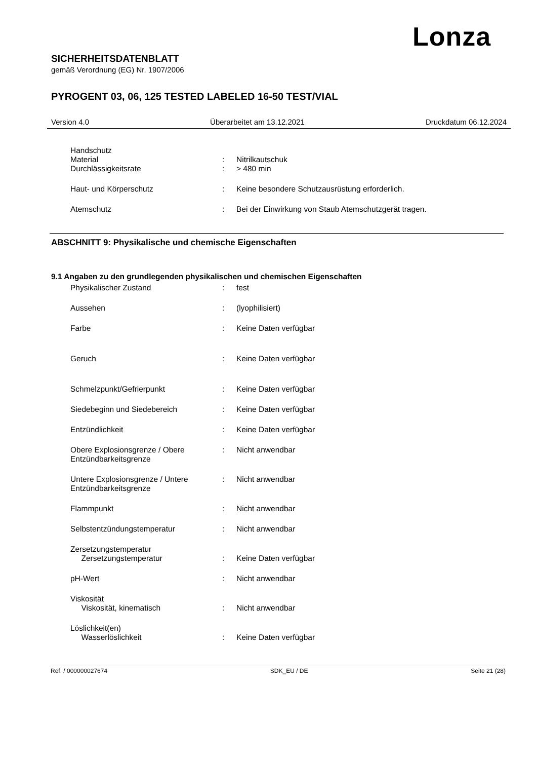Lonza
SICHERHEITSDATENBLATT
gemäß Verordnung (EG) Nr. 1907/2006
PYROGENT 03, 06, 125 TESTED LABELED 16-50 TEST/VIAL
Version 4.0 Überarbeitet am 13.12.2021 Druckdatum 06.12.2024
Handschutz
Material: Nitrilkautschuk
Durchlässigkeitsrate: > 480 min
Haut- und Körperschutz: Keine besondere Schutzausrüstung erforderlich.
Atemschutz: Bei der Einwirkung von Staub Atemschutzgerät tragen.
ABSCHNITT 9: Physikalische und chemische Eigenschaften
9.1 Angaben zu den grundlegenden physikalischen und chemischen Eigenschaften
Physikalischer Zustand: fest
Aussehen: (lyophilisiert)
Farbe: Keine Daten verfügbar
Geruch: Keine Daten verfügbar
Schmelzpunkt/Gefrierpunkt: Keine Daten verfügbar
Siedebeginn und Siedebereich: Keine Daten verfügbar
Entzündlichkeit: Keine Daten verfügbar
Obere Explosionsgrenze / Obere Entzündbarkeitsgrenze: Nicht anwendbar
Untere Explosionsgrenze / Untere Entzündbarkeitsgrenze: Nicht anwendbar
Flammpunkt: Nicht anwendbar
Selbstentzündungstemperatur: Nicht anwendbar
Zersetzungstemperatur
Zersetzungstemperatur: Keine Daten verfügbar
pH-Wert: Nicht anwendbar
Viskosität
Viskosität, kinematisch: Nicht anwendbar
Löslichkeit(en)
Wasserlöslichkeit: Keine Daten verfügbar
Ref. / 000000027674 SDK_EU / DE Seite 21 (28)